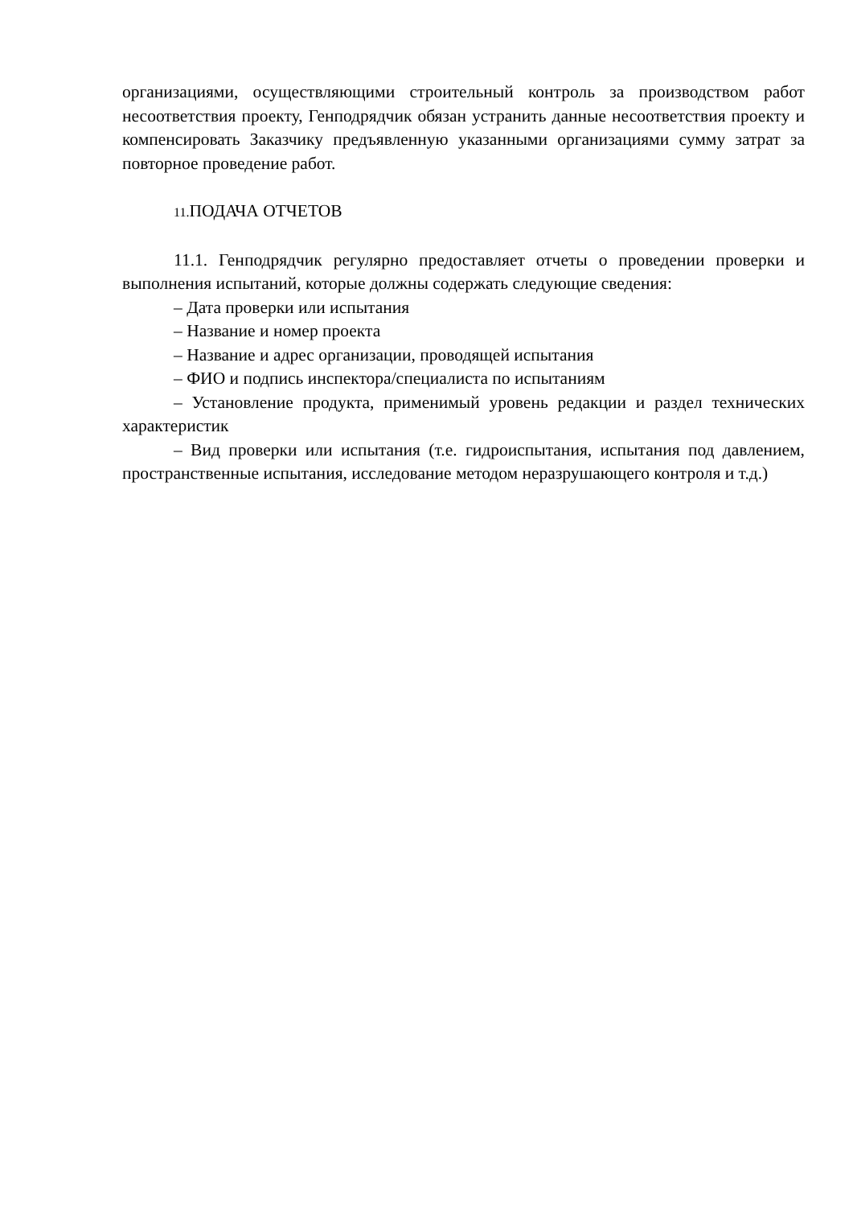организациями, осуществляющими строительный контроль за производством работ несоответствия проекту, Генподрядчик обязан устранить данные несоответствия проекту и компенсировать Заказчику предъявленную указанными организациями сумму затрат за повторное проведение работ.
11. ПОДАЧА ОТЧЕТОВ
11.1. Генподрядчик регулярно предоставляет отчеты о проведении проверки и выполнения испытаний, которые должны содержать следующие сведения:
– Дата проверки или испытания
– Название и номер проекта
– Название и адрес организации, проводящей испытания
– ФИО и подпись инспектора/специалиста по испытаниям
– Установление продукта, применимый уровень редакции и раздел технических характеристик
– Вид проверки или испытания (т.е. гидроиспытания, испытания под давлением, пространственные испытания, исследование методом неразрушающего контроля и т.д.)